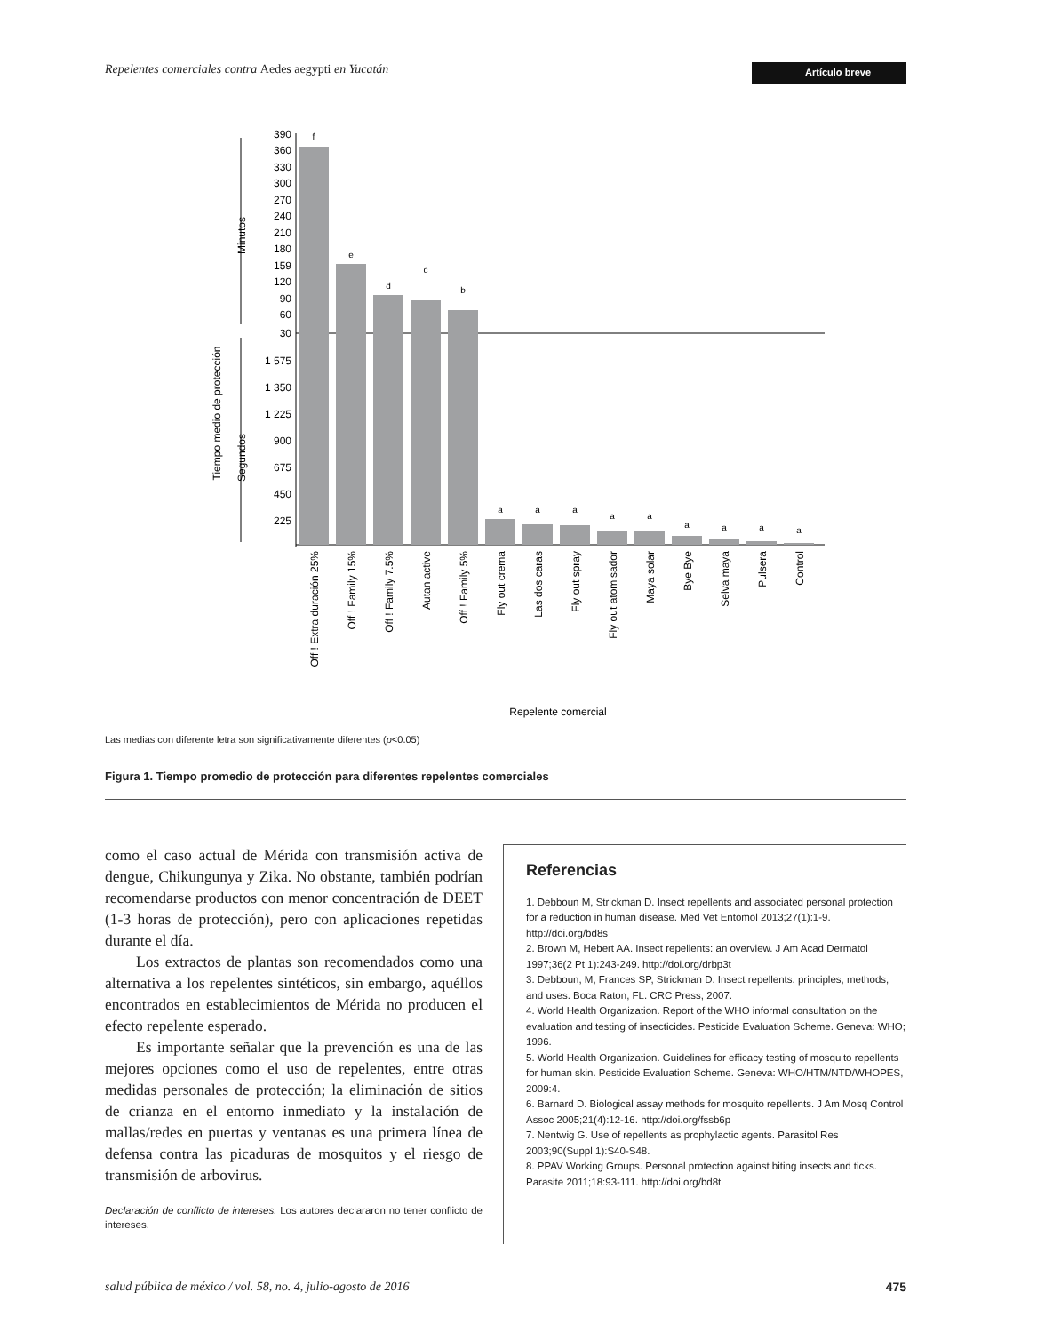Repelentes comerciales contra Aedes aegypti en Yucatán Artículo breve
Tiempo medio de protección
Minutos
Segundos
390
360
330
300
270
240
210
180
159
120
90
60
30
1 575
1 350
1 225
900
675
450
225
f
e
d
c
b
a
a
a
a
a
a
a
a
a
Off ! Extra duración 25%
Off ! Family 15%
Off ! Family 7.5%
Autan active
Off ! Family 5%
Fly out crema
Las dos caras
Fly out spray
Fly out atomisador
Maya solar
Bye Bye
Selva maya
Pulsera
Control
Repelente comercial
Las medias con diferente letra son significativamente diferentes (p<0.05)
Figura 1. Tiempo promedio de protección para diferentes repelentes comerciales
como el caso actual de Mérida con transmisión activa de dengue, Chikungunya y Zika. No obstante, también podrían recomendarse productos con menor concentración de DEET (1-3 horas de protección), pero con aplicaciones repetidas durante el día.
Los extractos de plantas son recomendados como una alternativa a los repelentes sintéticos, sin embargo, aquéllos encontrados en establecimientos de Mérida no producen el efecto repelente esperado.
Es importante señalar que la prevención es una de las mejores opciones como el uso de repelentes, entre otras medidas personales de protección; la eliminación de sitios de crianza en el entorno inmediato y la instalación de mallas/redes en puertas y ventanas es una primera línea de defensa contra las picaduras de mosquitos y el riesgo de transmisión de arbovirus.
Declaración de conflicto de intereses. Los autores declararon no tener conflicto de intereses.
Referencias
1. Debboun M, Strickman D. Insect repellents and associated personal protection for a reduction in human disease. Med Vet Entomol 2013;27(1):1-9. http://doi.org/bd8s
2. Brown M, Hebert AA. Insect repellents: an overview. J Am Acad Dermatol 1997;36(2 Pt 1):243-249. http://doi.org/drbp3t
3. Debboun, M, Frances SP, Strickman D. Insect repellents: principles, methods, and uses. Boca Raton, FL: CRC Press, 2007.
4. World Health Organization. Report of the WHO informal consultation on the evaluation and testing of insecticides. Pesticide Evaluation Scheme. Geneva: WHO; 1996.
5. World Health Organization. Guidelines for efficacy testing of mosquito repellents for human skin. Pesticide Evaluation Scheme. Geneva: WHO/HTM/NTD/WHOPES, 2009:4.
6. Barnard D. Biological assay methods for mosquito repellents. J Am Mosq Control Assoc 2005;21(4):12-16. http://doi.org/fssb6p
7. Nentwig G. Use of repellents as prophylactic agents. Parasitol Res 2003;90(Suppl 1):S40-S48.
8. PPAV Working Groups. Personal protection against biting insects and ticks. Parasite 2011;18:93-111. http://doi.org/bd8t
salud pública de méxico / vol. 58, no. 4, julio-agosto de 2016 475